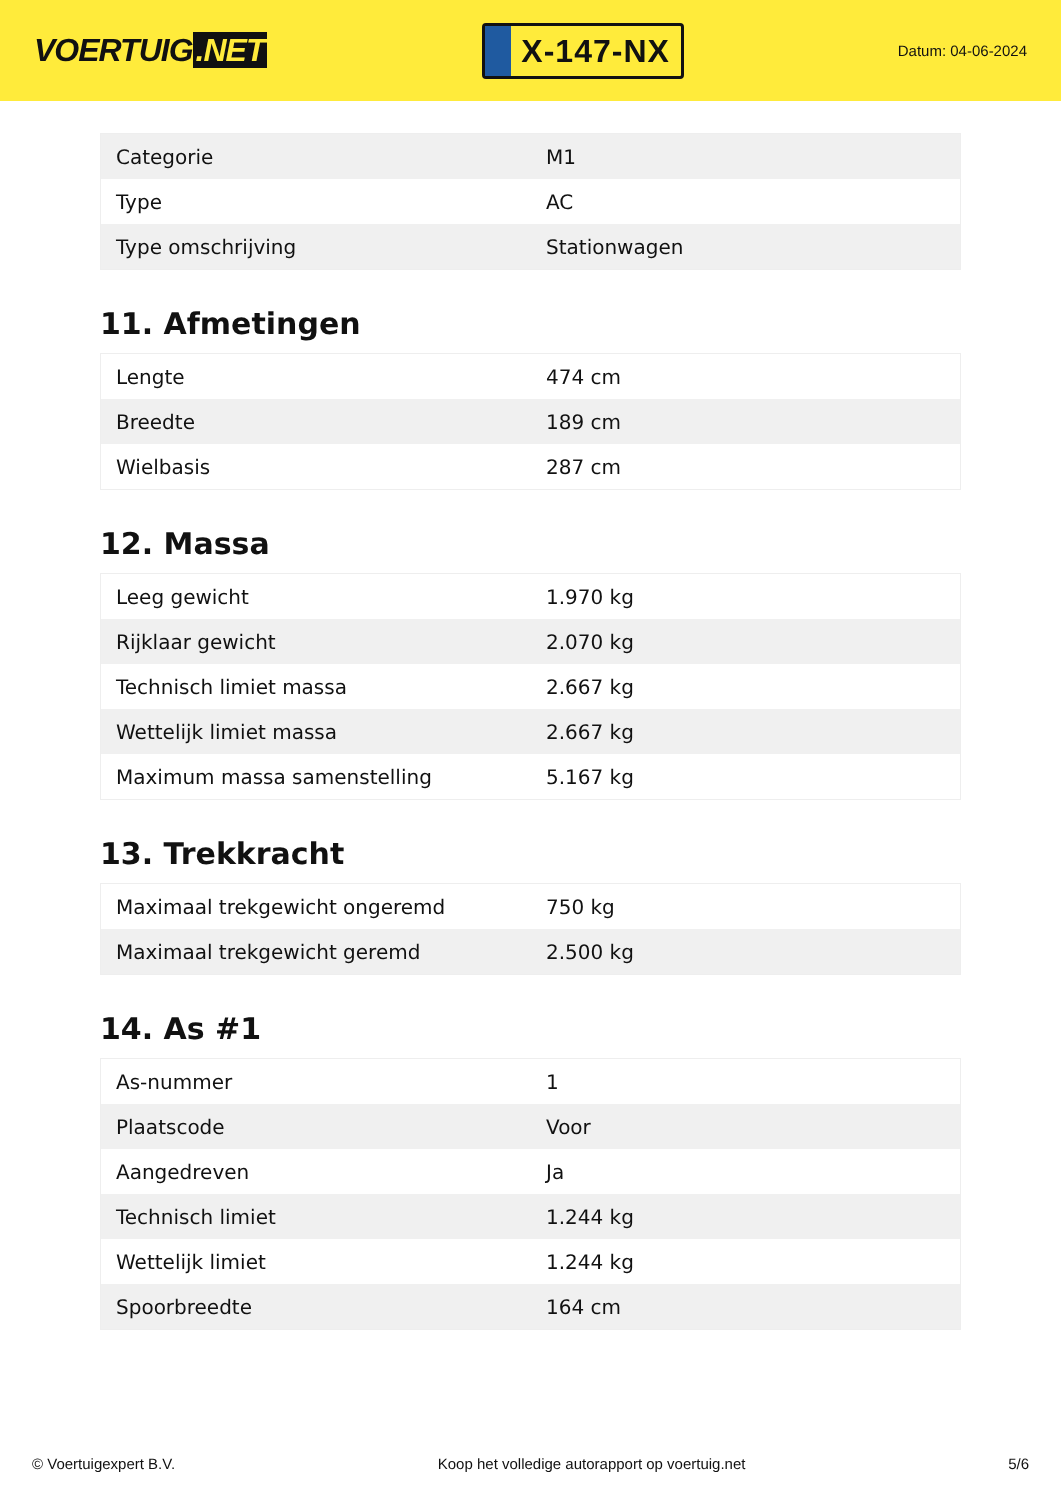VOERTUIG.NET
X-147-NX
Datum: 04-06-2024
| Categorie | M1 |
| Type | AC |
| Type omschrijving | Stationwagen |
11. Afmetingen
| Lengte | 474 cm |
| Breedte | 189 cm |
| Wielbasis | 287 cm |
12. Massa
| Leeg gewicht | 1.970 kg |
| Rijklaar gewicht | 2.070 kg |
| Technisch limiet massa | 2.667 kg |
| Wettelijk limiet massa | 2.667 kg |
| Maximum massa samenstelling | 5.167 kg |
13. Trekkracht
| Maximaal trekgewicht ongeremd | 750 kg |
| Maximaal trekgewicht geremd | 2.500 kg |
14. As #1
| As-nummer | 1 |
| Plaatscode | Voor |
| Aangedreven | Ja |
| Technisch limiet | 1.244 kg |
| Wettelijk limiet | 1.244 kg |
| Spoorbreedte | 164 cm |
© Voertuigexpert B.V. Koop het volledige autorapport op voertuig.net 5/6